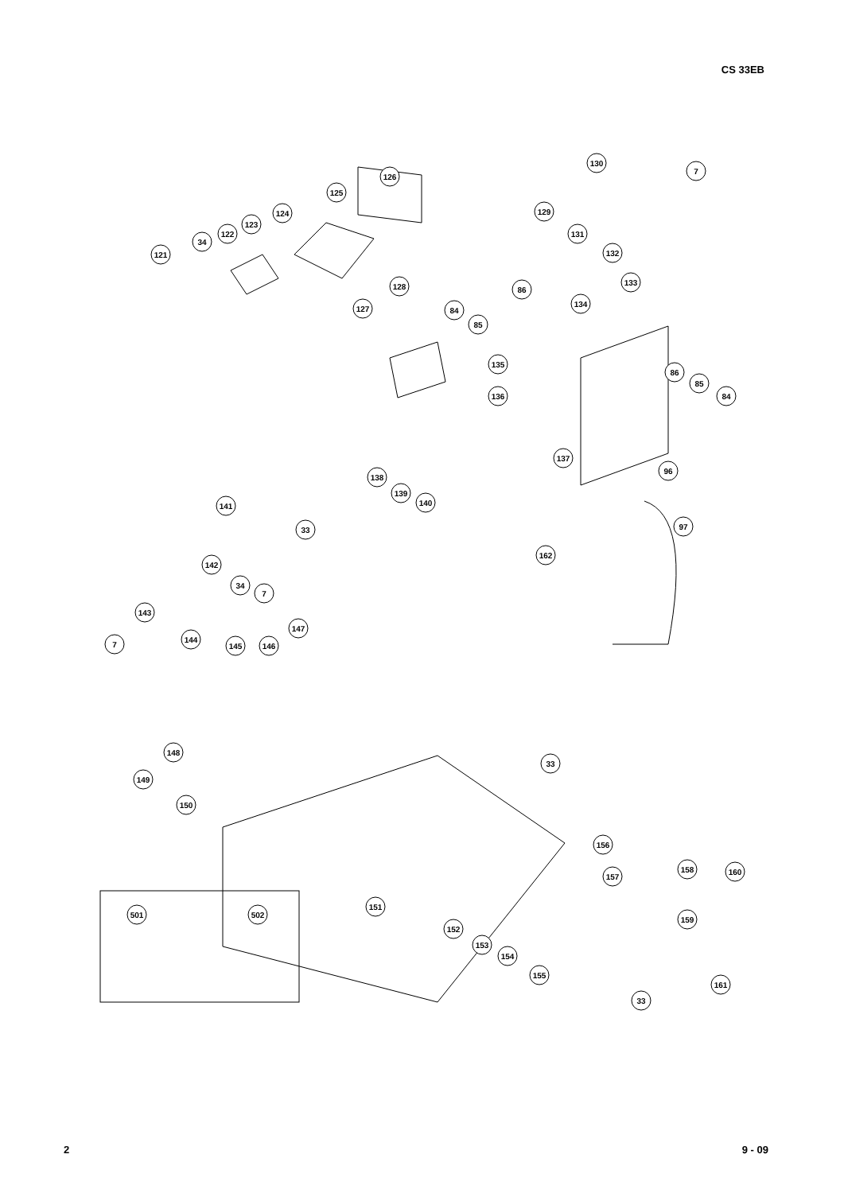CS 33EB
121
34
122
123
124
125
126
130
7
129
131
132
133
134
128
127
84
85
86
135
86
85
84
136
137
96
97
138
139
141
140
33
162
142
34
7
143
144
145
146
147
7
33
148
149
150
156
158
160
157
151
159
152
153
154
155
161
33
501
502
2 9 - 09